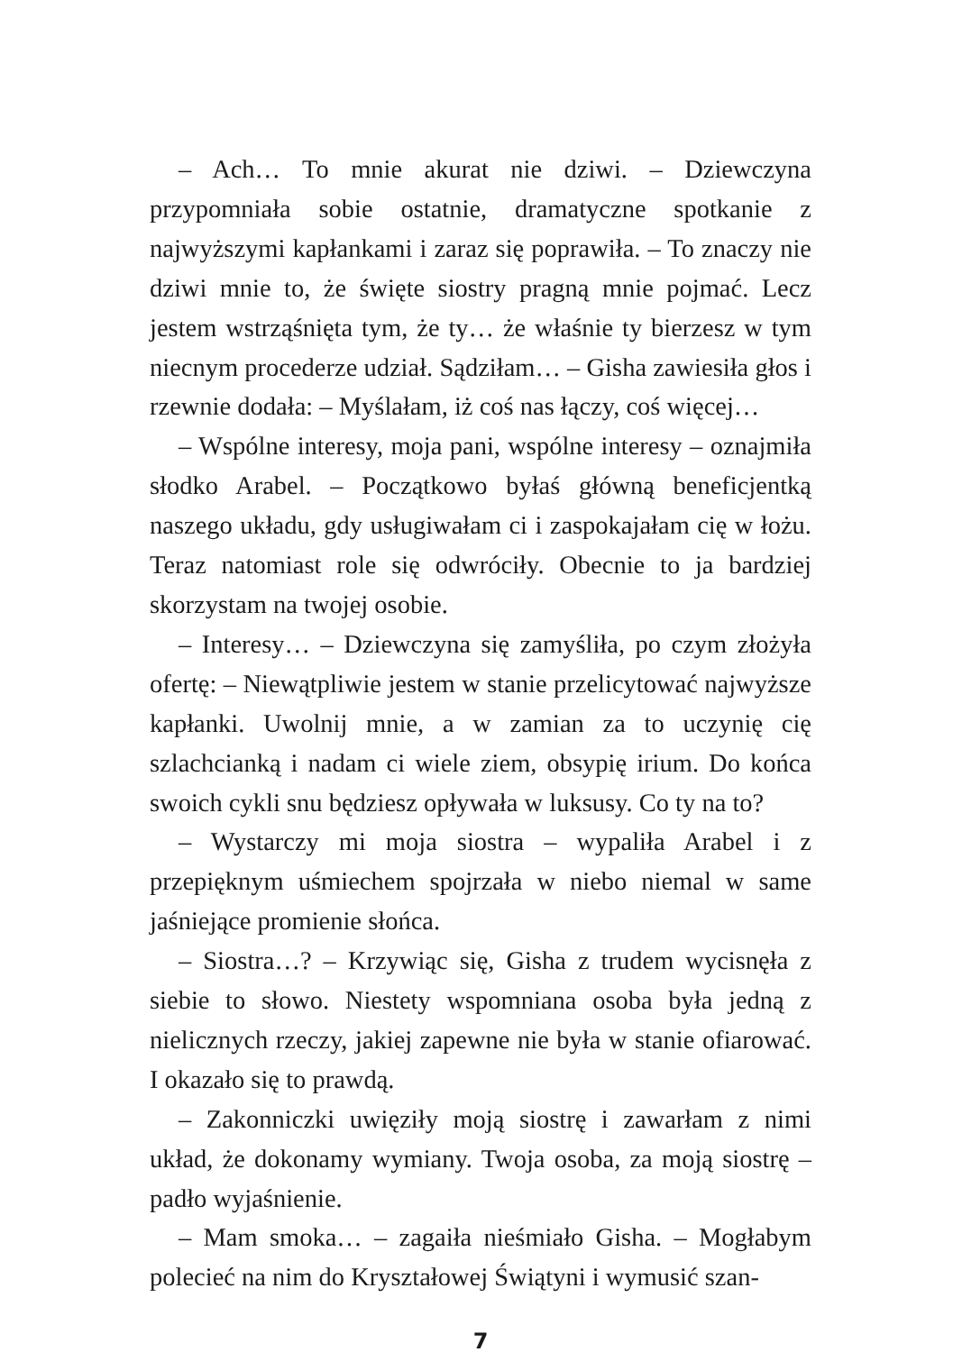– Ach… To mnie akurat nie dziwi. – Dziewczyna przypomniała sobie ostatnie, dramatyczne spotkanie z najwyższymi kapłankami i zaraz się poprawiła. – To znaczy nie dziwi mnie to, że święte siostry pragną mnie pojmać. Lecz jestem wstrząśnięta tym, że ty… że właśnie ty bierzesz w tym niecnym procederze udział. Sądziłam… – Gisha zawiesiła głos i rzewnie dodała: – Myślałam, iż coś nas łączy, coś więcej…
– Wspólne interesy, moja pani, wspólne interesy – oznajmiła słodko Arabel. – Początkowo byłaś główną beneficjentką naszego układu, gdy usługiwałam ci i zaspokajałam cię w łożu. Teraz natomiast role się odwróciły. Obecnie to ja bardziej skorzystam na twojej osobie.
– Interesy… – Dziewczyna się zamyśliła, po czym złożyła ofertę: – Niewątpliwie jestem w stanie przelicytować najwyższe kapłanki. Uwolnij mnie, a w zamian za to uczynię cię szlachcianką i nadam ci wiele ziem, obsypię irium. Do końca swoich cykli snu będziesz opływała w luksusy. Co ty na to?
– Wystarczy mi moja siostra – wypaliła Arabel i z przepięknym uśmiechem spojrzała w niebo niemal w same jaśniejące promienie słońca.
– Siostra…? – Krzywiąc się, Gisha z trudem wycisnęła z siebie to słowo. Niestety wspomniana osoba była jedną z nielicznych rzeczy, jakiej zapewne nie była w stanie ofiarować. I okazało się to prawdą.
– Zakonniczki uwięziły moją siostrę i zawarłam z nimi układ, że dokonamy wymiany. Twoja osoba, za moją siostrę – padło wyjaśnienie.
– Mam smoka… – zagaiła nieśmiało Gisha. – Mogłabym polecieć na nim do Kryształowej Świątyni i wymusić szan-
7